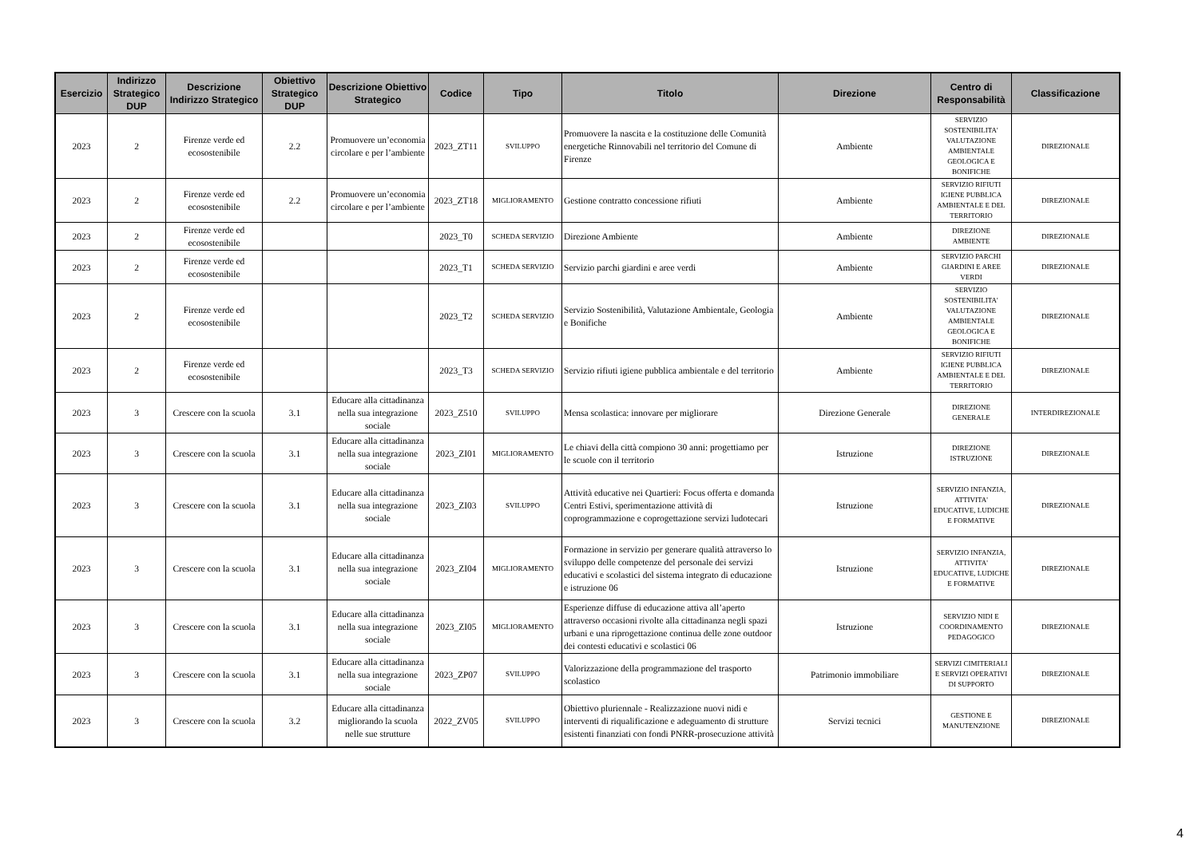| Esercizio | Indirizzo Strategico DUP | Descrizione Indirizzo Strategico | Obiettivo Strategico DUP | Descrizione Obiettivo Strategico | Codice | Tipo | Titolo | Direzione | Centro di Responsabilità | Classificazione |
| --- | --- | --- | --- | --- | --- | --- | --- | --- | --- | --- |
| 2023 | 2 | Firenze verde ed ecosostenibile | 2.2 | Promuovere un’economia circolare e per l’ambiente | 2023_ZT11 | SVILUPPO | Promuovere la nascita e la costituzione delle Comunità energetiche Rinnovabili nel territorio del Comune di Firenze | Ambiente | SERVIZIO SOSTENIBILITA' VALUTAZIONE AMBIENTALE GEOLOGICA E BONIFICHE | DIREZIONALE |
| 2023 | 2 | Firenze verde ed ecosostenibile | 2.2 | Promuovere un’economia circolare e per l’ambiente | 2023_ZT18 | MIGLIORAMENTO | Gestione contratto concessione rifiuti | Ambiente | SERVIZIO RIFIUTI IGIENE PUBBLICA AMBIENTALE E DEL TERRITORIO | DIREZIONALE |
| 2023 | 2 | Firenze verde ed ecosostenibile | | | 2023_T0 | SCHEDA SERVIZIO | Direzione Ambiente | Ambiente | DIREZIONE AMBIENTE | DIREZIONALE |
| 2023 | 2 | Firenze verde ed ecosostenibile | | | 2023_T1 | SCHEDA SERVIZIO | Servizio parchi giardini e aree verdi | Ambiente | SERVIZIO PARCHI GIARDINI E AREE VERDI | DIREZIONALE |
| 2023 | 2 | Firenze verde ed ecosostenibile | | | 2023_T2 | SCHEDA SERVIZIO | Servizio Sostenibilità, Valutazione Ambientale, Geologia e Bonifiche | Ambiente | SERVIZIO SOSTENIBILITA' VALUTAZIONE AMBIENTALE GEOLOGICA E BONIFICHE | DIREZIONALE |
| 2023 | 2 | Firenze verde ed ecosostenibile | | | 2023_T3 | SCHEDA SERVIZIO | Servizio rifiuti igiene pubblica ambientale e del territorio | Ambiente | SERVIZIO RIFIUTI IGIENE PUBBLICA AMBIENTALE E DEL TERRITORIO | DIREZIONALE |
| 2023 | 3 | Crescere con la scuola | 3.1 | Educare alla cittadinanza nella sua integrazione sociale | 2023_Z510 | SVILUPPO | Mensa scolastica: innovare per migliorare | Direzione Generale | DIREZIONE GENERALE | INTERDIREZIONALE |
| 2023 | 3 | Crescere con la scuola | 3.1 | Educare alla cittadinanza nella sua integrazione sociale | 2023_ZI01 | MIGLIORAMENTO | Le chiavi della città compiono 30 anni: progettiamo per le scuole con il territorio | Istruzione | DIREZIONE ISTRUZIONE | DIREZIONALE |
| 2023 | 3 | Crescere con la scuola | 3.1 | Educare alla cittadinanza nella sua integrazione sociale | 2023_ZI03 | SVILUPPO | Attività educative nei Quartieri: Focus offerta e domanda Centri Estivi, sperimentazione attività di coprogrammazione e coprogettazione servizi ludotecari | Istruzione | SERVIZIO INFANZIA, ATTIVITA' EDUCATIVE, LUDICHE E FORMATIVE | DIREZIONALE |
| 2023 | 3 | Crescere con la scuola | 3.1 | Educare alla cittadinanza nella sua integrazione sociale | 2023_ZI04 | MIGLIORAMENTO | Formazione in servizio per generare qualità attraverso lo sviluppo delle competenze del personale dei servizi educativi e scolastici del sistema integrato di educazione e istruzione 06 | Istruzione | SERVIZIO INFANZIA, ATTIVITA' EDUCATIVE, LUDICHE E FORMATIVE | DIREZIONALE |
| 2023 | 3 | Crescere con la scuola | 3.1 | Educare alla cittadinanza nella sua integrazione sociale | 2023_ZI05 | MIGLIORAMENTO | Esperienze diffuse di educazione attiva all’aperto attraverso occasioni rivolte alla cittadinanza negli spazi urbani e una riprogettazione continua delle zone outdoor dei contesti educativi e scolastici 06 | Istruzione | SERVIZIO NIDI E COORDINAMENTO PEDAGOGICO | DIREZIONALE |
| 2023 | 3 | Crescere con la scuola | 3.1 | Educare alla cittadinanza nella sua integrazione sociale | 2023_ZP07 | SVILUPPO | Valorizzazione della programmazione del trasporto scolastico | Patrimonio immobiliare | SERVIZI CIMITERIALI E SERVIZI OPERATIVI DI SUPPORTO | DIREZIONALE |
| 2023 | 3 | Crescere con la scuola | 3.2 | Educare alla cittadinanza migliorando la scuola nelle sue strutture | 2022_ZV05 | SVILUPPO | Obiettivo pluriennale - Realizzazione nuovi nidi e interventi di riqualificazione e adeguamento di strutture esistenti finanziati con fondi PNRR-prosecuzione attività | Servizi tecnici | GESTIONE E MANUTENZIONE | DIREZIONALE |
4